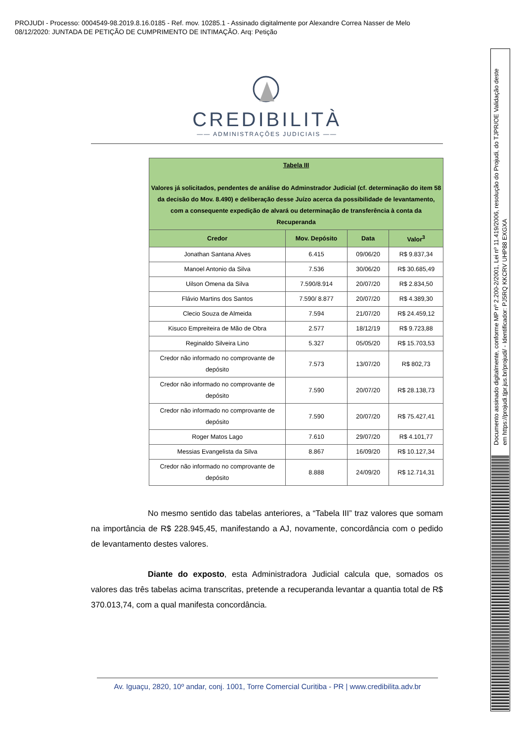PROJUDI - Processo: 0004549-98.2019.8.16.0185 - Ref. mov. 10285.1 - Assinado digitalmente por Alexandre Correa Nasser de Melo
08/12/2020: JUNTADA DE PETIÇÃO DE CUMPRIMENTO DE INTIMAÇÃO. Arq: Petição
Documento assinado digitalmente, conforme MP nº 2.200-2/2001, Lei nº 11.419/2006, resolução do Projudi, do TJPR/OE Validação deste em https://projudi.tjpr.jus.br/projudi/ - Identificador: PJ5RQ KKCRV UHP88 EXGXA
CREDIBILITÀ
—— ADMINISTRAÇÕES JUDICIAIS ——
| Tabela III Valores já solicitados, pendentes de análise do Adminstrador Judicial (cf. determinação do item 58 da decisão do Mov. 8.490) e deliberação desse Juízo acerca da possibilidade de levantamento, com a consequente expedição de alvará ou determinação de transferência à conta da Recuperanda | | | |
| --- | --- | --- | --- |
| Credor | Mov. Depósito | Data | Valor<sup>3</sup> |
| Jonathan Santana Alves | 6.415 | 09/06/20 | R$ 9.837,34 |
| Manoel Antonio da Silva | 7.536 | 30/06/20 | R$ 30.685,49 |
| Uilson Omena da Silva | 7.590/8.914 | 20/07/20 | R$ 2.834,50 |
| Flávio Martins dos Santos | 7.590/ 8.877 | 20/07/20 | R$ 4.389,30 |
| Clecio Souza de Almeida | 7.594 | 21/07/20 | R$ 24.459,12 |
| Kisuco Empreiteira de Mão de Obra | 2.577 | 18/12/19 | R$ 9.723,88 |
| Reginaldo Silveira Lino | 5.327 | 05/05/20 | R$ 15.703,53 |
| Credor não informado no comprovante de depósito | 7.573 | 13/07/20 | R$ 802,73 |
| Credor não informado no comprovante de depósito | 7.590 | 20/07/20 | R$ 28.138,73 |
| Credor não informado no comprovante de depósito | 7.590 | 20/07/20 | R$ 75.427,41 |
| Roger Matos Lago | 7.610 | 29/07/20 | R$ 4.101,77 |
| Messias Evangelista da Silva | 8.867 | 16/09/20 | R$ 10.127,34 |
| Credor não informado no comprovante de depósito | 8.888 | 24/09/20 | R$ 12.714,31 |
No mesmo sentido das tabelas anteriores, a “Tabela III” traz valores que somam na importância de R$ 228.945,45, manifestando a AJ, novamente, concordância com o pedido de levantamento destes valores.
Diante do exposto, esta Administradora Judicial calcula que, somados os valores das três tabelas acima transcritas, pretende a recuperanda levantar a quantia total de R$ 370.013,74, com a qual manifesta concordância.
Av. Iguaçu, 2820, 10º andar, conj. 1001, Torre Comercial Curitiba - PR | www.credibilita.adv.br